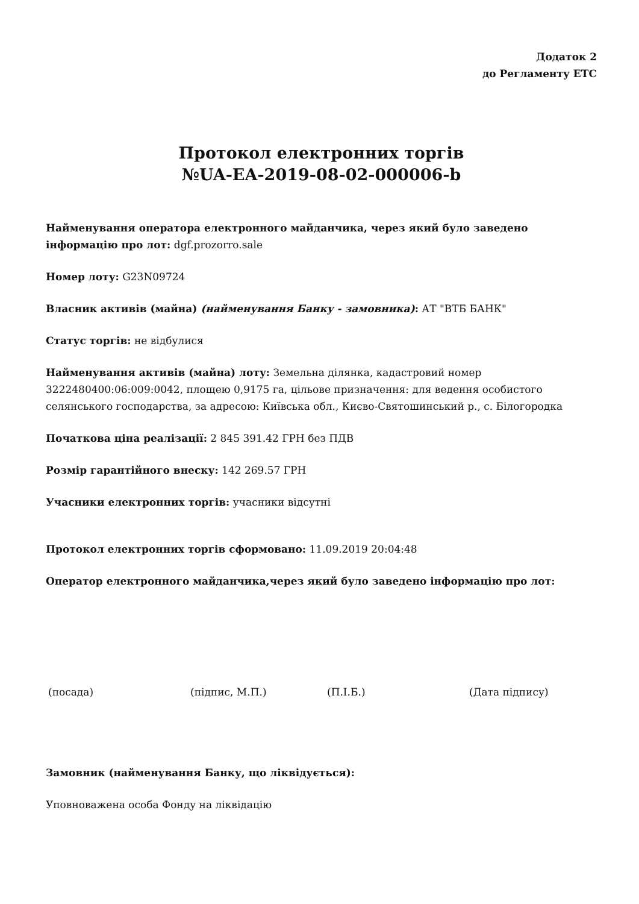Додаток 2
до Регламенту ЕТС
Протокол електронних торгів
№UA-EA-2019-08-02-000006-b
Найменування оператора електронного майданчика, через який було заведено інформацію про лот: dgf.prozorro.sale
Номер лоту: G23N09724
Власник активів (майна) (найменування Банку - замовника): АТ "ВТБ БАНК"
Статус торгів: не відбулися
Найменування активів (майна) лоту: Земельна ділянка, кадастровий номер 3222480400:06:009:0042, площею 0,9175 га, цільове призначення: для ведення особистого селянського господарства, за адресою: Київська обл., Києво-Святошинський р., с. Білогородка
Початкова ціна реалізації: 2 845 391.42 ГРН без ПДВ
Розмір гарантійного внеску: 142 269.57 ГРН
Учасники електронних торгів: учасники відсутні
Протокол електронних торгів сформовано: 11.09.2019 20:04:48
Оператор електронного майданчика,через який було заведено інформацію про лот:
(посада) (підпис, М.П.) (П.І.Б.) (Дата підпису)
Замовник (найменування Банку, що ліквідується):
Уповноважена особа Фонду на ліквідацію